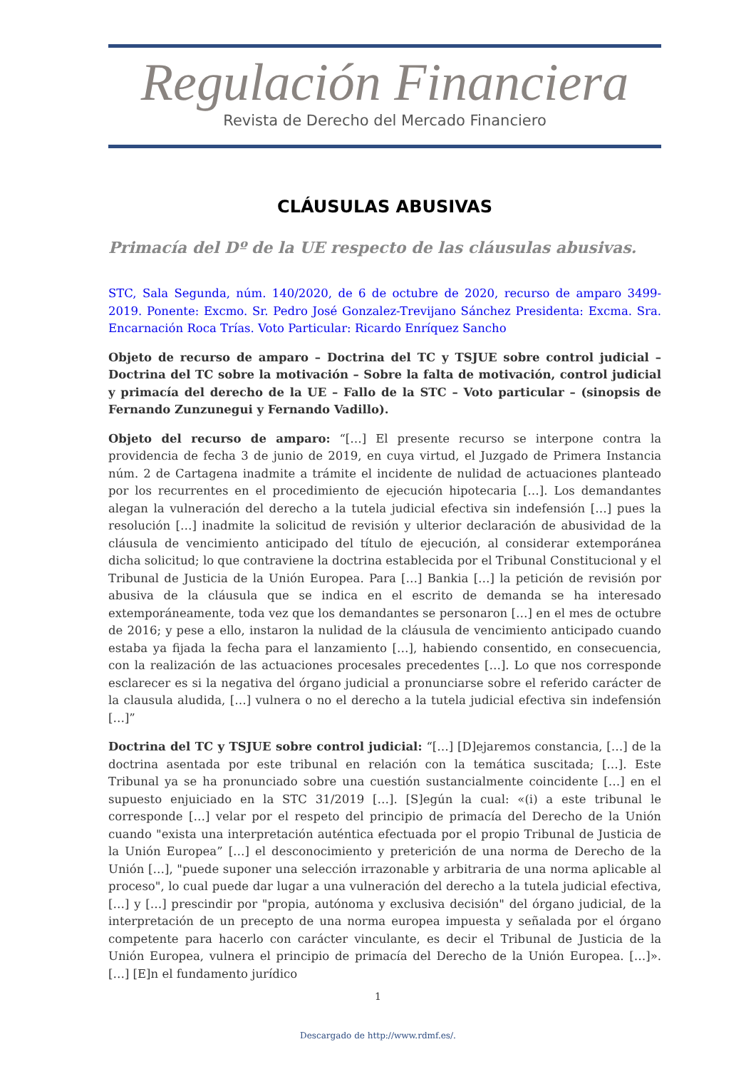Regulación Financiera
Revista de Derecho del Mercado Financiero
CLÁUSULAS ABUSIVAS
Primacía del Dº de la UE respecto de las cláusulas abusivas.
STC, Sala Segunda, núm. 140/2020, de 6 de octubre de 2020, recurso de amparo 3499-2019. Ponente: Excmo. Sr. Pedro José Gonzalez-Trevijano Sánchez Presidenta: Excma. Sra. Encarnación Roca Trías. Voto Particular: Ricardo Enríquez Sancho
Objeto de recurso de amparo – Doctrina del TC y TSJUE sobre control judicial – Doctrina del TC sobre la motivación – Sobre la falta de motivación, control judicial y primacía del derecho de la UE – Fallo de la STC – Voto particular – (sinopsis de Fernando Zunzunegui y Fernando Vadillo).
Objeto del recurso de amparo: “[…] El presente recurso se interpone contra la providencia de fecha 3 de junio de 2019, en cuya virtud, el Juzgado de Primera Instancia núm. 2 de Cartagena inadmite a trámite el incidente de nulidad de actuaciones planteado por los recurrentes en el procedimiento de ejecución hipotecaria […]. Los demandantes alegan la vulneración del derecho a la tutela judicial efectiva sin indefensión […] pues la resolución […] inadmite la solicitud de revisión y ulterior declaración de abusividad de la cláusula de vencimiento anticipado del título de ejecución, al considerar extemporánea dicha solicitud; lo que contraviene la doctrina establecida por el Tribunal Constitucional y el Tribunal de Justicia de la Unión Europea. Para […] Bankia […] la petición de revisión por abusiva de la cláusula que se indica en el escrito de demanda se ha interesado extemporáneamente, toda vez que los demandantes se personaron […] en el mes de octubre de 2016; y pese a ello, instaron la nulidad de la cláusula de vencimiento anticipado cuando estaba ya fijada la fecha para el lanzamiento […], habiendo consentido, en consecuencia, con la realización de las actuaciones procesales precedentes […]. Lo que nos corresponde esclarecer es si la negativa del órgano judicial a pronunciarse sobre el referido carácter de la clausula aludida, […] vulnera o no el derecho a la tutela judicial efectiva sin indefensión […]”
Doctrina del TC y TSJUE sobre control judicial: “[…] [D]ejaremos constancia, […] de la doctrina asentada por este tribunal en relación con la temática suscitada; […]. Este Tribunal ya se ha pronunciado sobre una cuestión sustancialmente coincidente […] en el supuesto enjuiciado en la STC 31/2019 […]. [S]egún la cual: «(i) a este tribunal le corresponde […] velar por el respeto del principio de primacía del Derecho de la Unión cuando "exista una interpretación auténtica efectuada por el propio Tribunal de Justicia de la Unión Europea” […] el desconocimiento y preterición de una norma de Derecho de la Unión […], "puede suponer una selección irrazonable y arbitraria de una norma aplicable al proceso", lo cual puede dar lugar a una vulneración del derecho a la tutela judicial efectiva, […] y […] prescindir por "propia, autónoma y exclusiva decisión" del órgano judicial, de la interpretación de un precepto de una norma europea impuesta y señalada por el órgano competente para hacerlo con carácter vinculante, es decir el Tribunal de Justicia de la Unión Europea, vulnera el principio de primacía del Derecho de la Unión Europea. […]». […] [E]n el fundamento jurídico
1
Descargado de http://www.rdmf.es/.